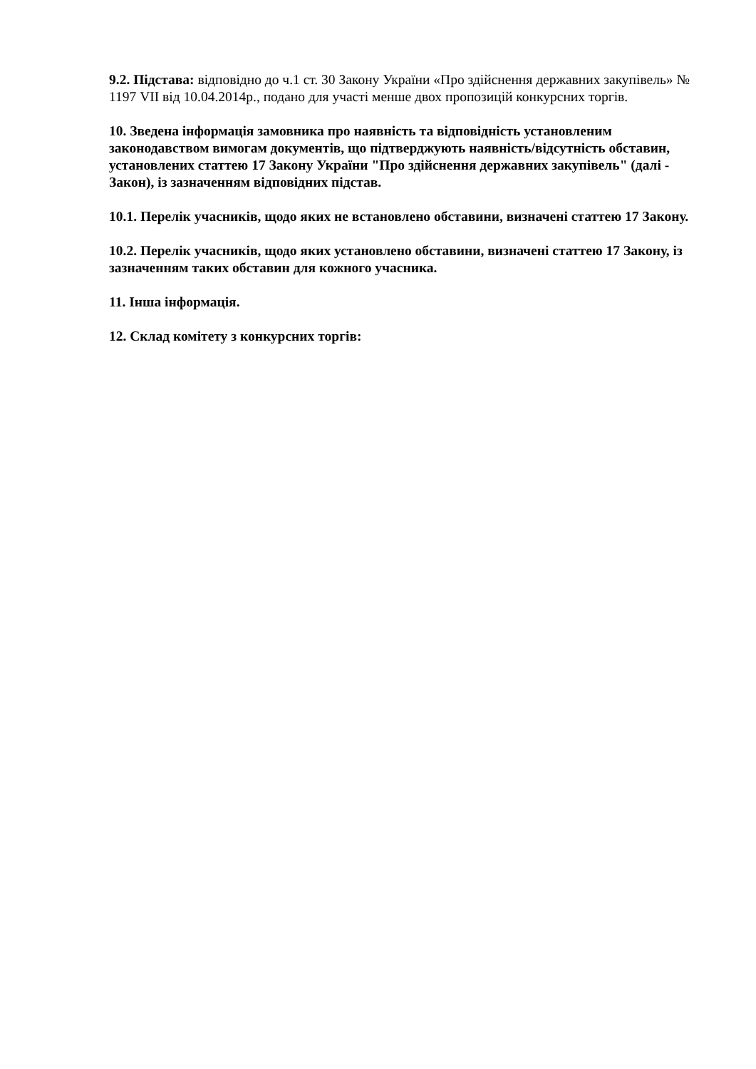9.2. Підстава: відповідно до ч.1 ст. 30 Закону України «Про здійснення державних закупівель» № 1197 VII від 10.04.2014р., подано для участі менше двох пропозицій конкурсних торгів.
10. Зведена інформація замовника про наявність та відповідність установленим законодавством вимогам документів, що підтверджують наявність/відсутність обставин, установлених статтею 17 Закону України "Про здійснення державних закупівель" (далі - Закон), із зазначенням відповідних підстав.
10.1. Перелік учасників, щодо яких не встановлено обставини, визначені статтею 17 Закону.
10.2. Перелік учасників, щодо яких установлено обставини, визначені статтею 17 Закону, із зазначенням таких обставин для кожного учасника.
11. Інша інформація.
12. Склад комітету з конкурсних торгів: